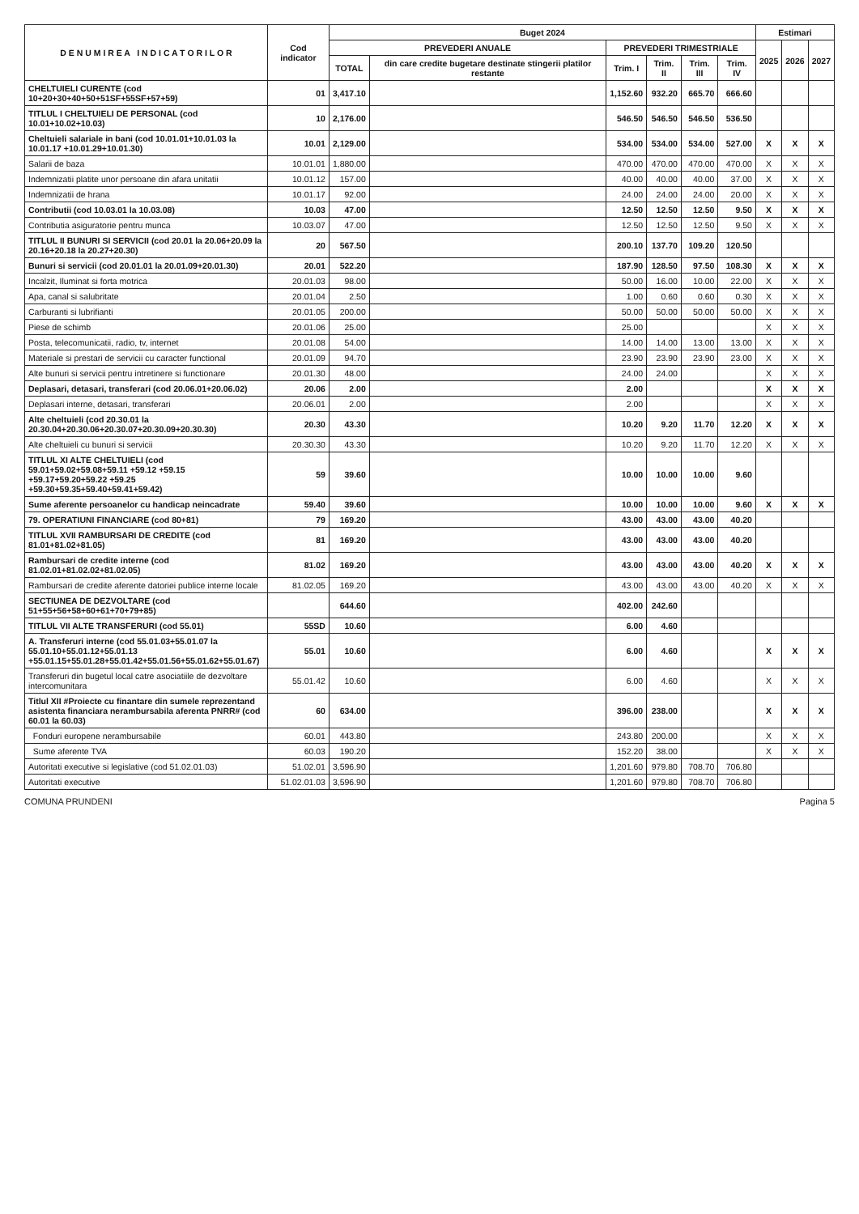| D E N U M I R E A I N D I C A T O R I L O R | Cod indicator | Buget 2024 | | | | | | Estimari | | |
| --- | --- | --- | --- | --- | --- | --- | --- | --- | --- | --- |
| | | PREVEDERI ANUALE | | PREVEDERI TRIMESTRIALE | | | | 2025 | 2026 | 2027 |
| | | TOTAL | din care credite bugetare destinate stingerii platilor restante | Trim. I | Trim. II | Trim. III | Trim. IV | | | |
| CHELTUIELI CURENTE (cod 10+20+30+40+50+51SF+55SF+57+59) | 01 | 3,417.10 | | 1,152.60 | 932.20 | 665.70 | 666.60 | | | |
| TITLUL I CHELTUIELI DE PERSONAL (cod 10.01+10.02+10.03) | 10 | 2,176.00 | | 546.50 | 546.50 | 546.50 | 536.50 | | | |
| Cheltuieli salariale in bani (cod 10.01.01+10.01.03 la 10.01.17 +10.01.29+10.01.30) | 10.01 | 2,129.00 | | 534.00 | 534.00 | 534.00 | 527.00 | X | X | X |
| Salarii de baza | 10.01.01 | 1,880.00 | | 470.00 | 470.00 | 470.00 | 470.00 | X | X | X |
| Indemnizatii platite unor persoane din afara unitatii | 10.01.12 | 157.00 | | 40.00 | 40.00 | 40.00 | 37.00 | X | X | X |
| Indemnizatii de hrana | 10.01.17 | 92.00 | | 24.00 | 24.00 | 24.00 | 20.00 | X | X | X |
| Contributii (cod 10.03.01 la 10.03.08) | 10.03 | 47.00 | | 12.50 | 12.50 | 12.50 | 9.50 | X | X | X |
| Contributia asiguratorie pentru munca | 10.03.07 | 47.00 | | 12.50 | 12.50 | 12.50 | 9.50 | X | X | X |
| TITLUL II BUNURI SI SERVICII (cod 20.01 la 20.06+20.09 la 20.16+20.18 la 20.27+20.30) | 20 | 567.50 | | 200.10 | 137.70 | 109.20 | 120.50 | | | |
| Bunuri si servicii (cod 20.01.01 la 20.01.09+20.01.30) | 20.01 | 522.20 | | 187.90 | 128.50 | 97.50 | 108.30 | X | X | X |
| Incalzit, Iluminat si forta motrica | 20.01.03 | 98.00 | | 50.00 | 16.00 | 10.00 | 22.00 | X | X | X |
| Apa, canal si salubritate | 20.01.04 | 2.50 | | 1.00 | 0.60 | 0.60 | 0.30 | X | X | X |
| Carburanti si lubrifianti | 20.01.05 | 200.00 | | 50.00 | 50.00 | 50.00 | 50.00 | X | X | X |
| Piese de schimb | 20.01.06 | 25.00 | | 25.00 | | | | X | X | X |
| Posta, telecomunicatii, radio, tv, internet | 20.01.08 | 54.00 | | 14.00 | 14.00 | 13.00 | 13.00 | X | X | X |
| Materiale si prestari de servicii cu caracter functional | 20.01.09 | 94.70 | | 23.90 | 23.90 | 23.90 | 23.00 | X | X | X |
| Alte bunuri si servicii pentru intretinere si functionare | 20.01.30 | 48.00 | | 24.00 | 24.00 | | | X | X | X |
| Deplasari, detasari, transferari (cod 20.06.01+20.06.02) | 20.06 | 2.00 | | 2.00 | | | | X | X | X |
| Deplasari interne, detasari, transferari | 20.06.01 | 2.00 | | 2.00 | | | | X | X | X |
| Alte cheltuieli (cod 20.30.01 la 20.30.04+20.30.06+20.30.07+20.30.09+20.30.30) | 20.30 | 43.30 | | 10.20 | 9.20 | 11.70 | 12.20 | X | X | X |
| Alte cheltuieli cu bunuri si servicii | 20.30.30 | 43.30 | | 10.20 | 9.20 | 11.70 | 12.20 | X | X | X |
| TITLUL XI ALTE CHELTUIELI (cod 59.01+59.02+59.08+59.11 +59.12 +59.15 +59.17+59.20+59.22 +59.25 +59.30+59.35+59.40+59.41+59.42) | 59 | 39.60 | | 10.00 | 10.00 | 10.00 | 9.60 | | | |
| Sume aferente persoanelor cu handicap neincadrate | 59.40 | 39.60 | | 10.00 | 10.00 | 10.00 | 9.60 | X | X | X |
| 79. OPERATIUNI FINANCIARE (cod 80+81) | 79 | 169.20 | | 43.00 | 43.00 | 43.00 | 40.20 | | | |
| TITLUL XVII RAMBURSARI DE CREDITE (cod 81.01+81.02+81.05) | 81 | 169.20 | | 43.00 | 43.00 | 43.00 | 40.20 | | | |
| Rambursari de credite interne (cod 81.02.01+81.02.02+81.02.05) | 81.02 | 169.20 | | 43.00 | 43.00 | 43.00 | 40.20 | X | X | X |
| Rambursari de credite aferente datoriei publice interne locale | 81.02.05 | 169.20 | | 43.00 | 43.00 | 43.00 | 40.20 | X | X | X |
| SECTIUNEA DE DEZVOLTARE (cod 51+55+56+58+60+61+70+79+85) | | 644.60 | | 402.00 | 242.60 | | | | | |
| TITLUL VII ALTE TRANSFERURI (cod 55.01) | 55SD | 10.60 | | 6.00 | 4.60 | | | | | |
| A. Transferuri interne (cod 55.01.03+55.01.07 la 55.01.10+55.01.12+55.01.13 +55.01.15+55.01.28+55.01.42+55.01.56+55.01.62+55.01.67) | 55.01 | 10.60 | | 6.00 | 4.60 | | | X | X | X |
| Transferuri din bugetul local catre asociatiile de dezvoltare intercomunitara | 55.01.42 | 10.60 | | 6.00 | 4.60 | | | X | X | X |
| Titlul XII #Proiecte cu finantare din sumele reprezentand asistenta financiara nerambursabila aferenta PNRR# (cod 60.01 la 60.03) | 60 | 634.00 | | 396.00 | 238.00 | | | X | X | X |
| Fonduri europene nerambursabile | 60.01 | 443.80 | | 243.80 | 200.00 | | | X | X | X |
| Sume aferente TVA | 60.03 | 190.20 | | 152.20 | 38.00 | | | X | X | X |
| Autoritati executive si legislative (cod 51.02.01.03) | 51.02.01 | 3,596.90 | | 1,201.60 | 979.80 | 708.70 | 706.80 | | | |
| Autoritati executive | 51.02.01.03 | 3,596.90 | | 1,201.60 | 979.80 | 708.70 | 706.80 | | | |
COMUNA PRUNDENI Pagina 5